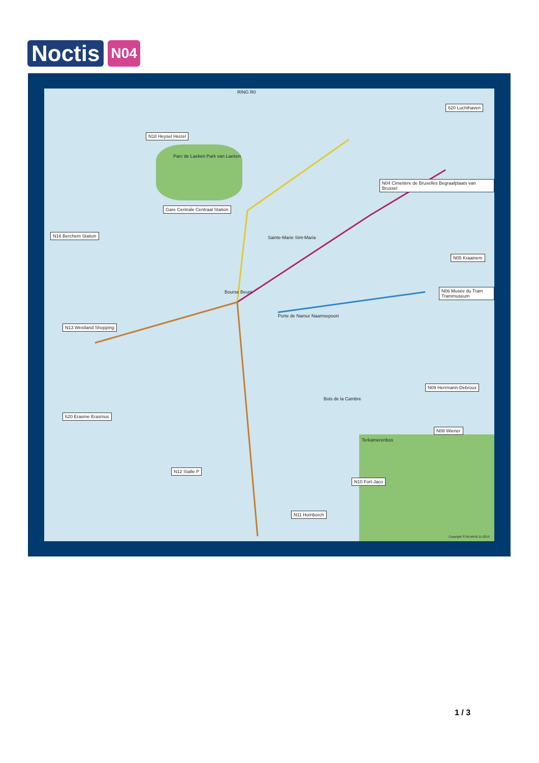Noctis
N04
620 Luchthaven
N18 Heysel Heizel
N04 Cimetière de Bruxelles Begraafplaats van Brussel
N16 Berchem Station
Gare Centrale Centraal Station
N05 Kraainem
N06 Musée du Tram Trammuseum
N13 Westland Shopping
N09 Herrmann-Debroux
620 Erasme Erasmus
N08 Wiener
N12 Stalle P
N10 Fort-Jaco
N11 Homborch
RING R0
Parc de Laeken Park van Laeken
Sainte-Marie Sint-Maria
Bourse Beurs
Porte de Namur Naamsepoort
Bois de la Cambre
Terkamerenbos
Copyright STIB-MIVB 11-2019
1 / 3